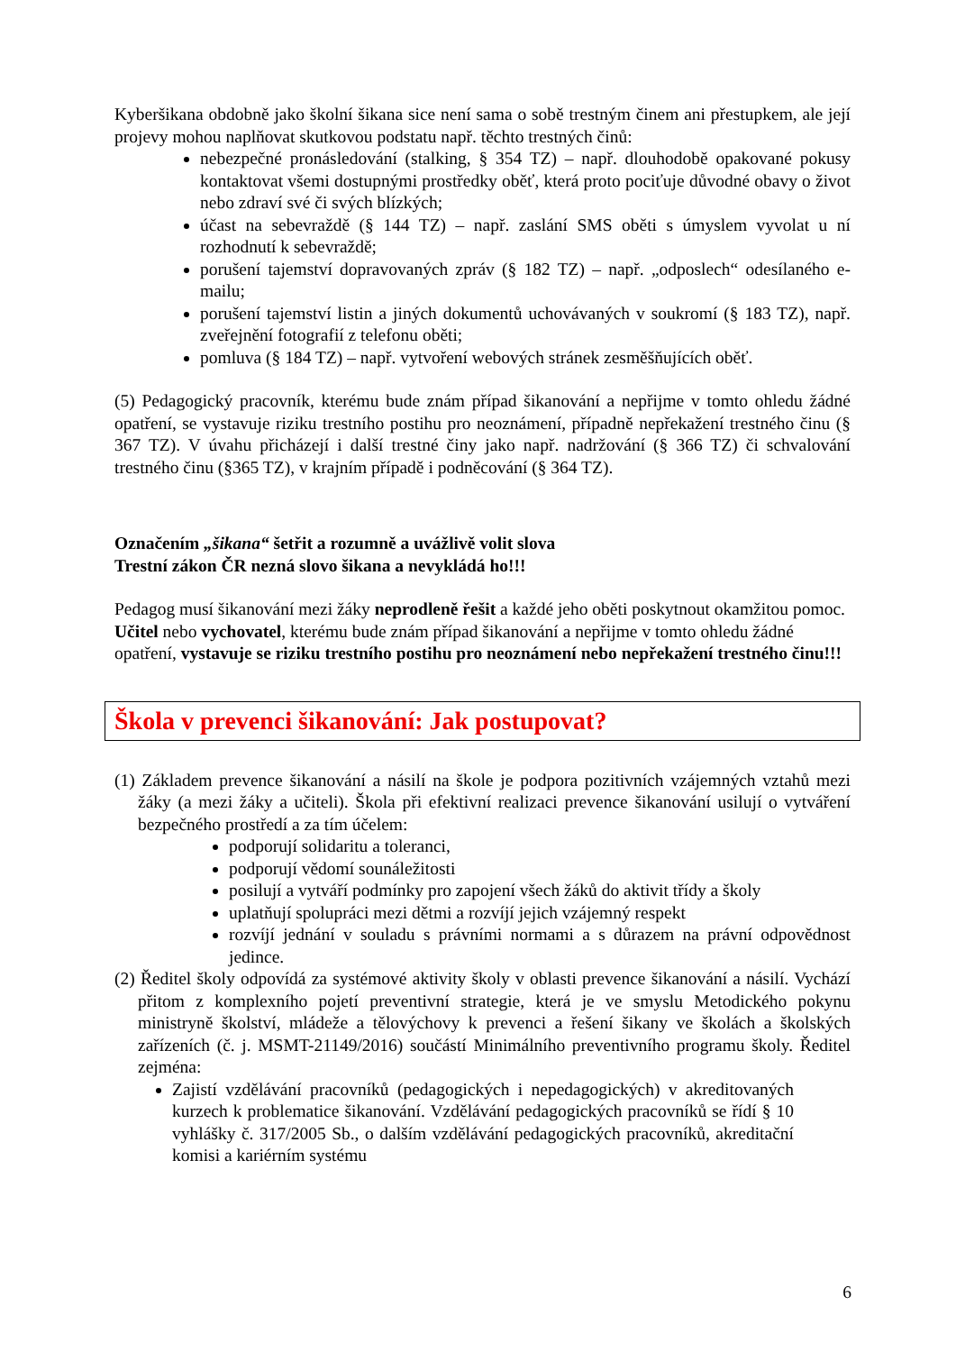Kyberšikana obdobně jako školní šikana sice není sama o sobě trestným činem ani přestupkem, ale její projevy mohou naplňovat skutkovou podstatu např. těchto trestných činů:
nebezpečné pronásledování (stalking, § 354 TZ) – např. dlouhodobě opakované pokusy kontaktovat všemi dostupnými prostředky oběť, která proto pociťuje důvodné obavy o život nebo zdraví své či svých blízkých;
účast na sebevraždě (§ 144 TZ) – např. zaslání SMS oběti s úmyslem vyvolat u ní rozhodnutí k sebevraždě;
porušení tajemství dopravovaných zpráv (§ 182 TZ) – např. „odposlech“ odesílaného e-mailu;
porušení tajemství listin a jiných dokumentů uchovávaných v soukromí (§ 183 TZ), např. zveřejnění fotografií z telefonu oběti;
pomluva (§ 184 TZ) – např. vytvoření webových stránek zesměšňujících oběť.
(5) Pedagogický pracovník, kterému bude znám případ šikanování a nepřijme v tomto ohledu žádné opatření, se vystavuje riziku trestního postihu pro neoznámení, případně nepřekažení trestného činu (§ 367 TZ). V úvahu přicházejí i další trestné činy jako např. nadržování (§ 366 TZ) či schvalování trestného činu (§365 TZ), v krajním případě i podněcování (§ 364 TZ).
Označením „šikana“ šetřit a rozumně a uvážlivě volit slova
Trestní zákon ČR nezná slovo šikana a nevykládá ho!!!
Pedagog musí šikanování mezi žáky neprodleně řešit a každé jeho oběti poskytnout okamžitou pomoc.
Učitel nebo vychovatel, kterému bude znám případ šikanování a nepřijme v tomto ohledu žádné opatření, vystavuje se riziku trestního postihu pro neoznámení nebo nepřekažení trestného činu!!!
Škola v prevenci šikanování: Jak postupovat?
(1) Základem prevence šikanování a násilí na škole je podpora pozitivních vzájemných vztahů mezi žáky (a mezi žáky a učiteli). Škola při efektivní realizaci prevence šikanování usilují o vytváření bezpečného prostředí a za tím účelem:
podporují solidaritu a toleranci,
podporují vědomí sounáležitosti
posilují a vytváří podmínky pro zapojení všech žáků do aktivit třídy a školy
uplatňují spolupráci mezi dětmi a rozvíjí jejich vzájemný respekt
rozvíjí jednání v souladu s právními normami a s důrazem na právní odpovědnost jedince.
(2) Ředitel školy odpovídá za systémové aktivity školy v oblasti prevence šikanování a násilí. Vychází přitom z komplexního pojetí preventivní strategie, která je ve smyslu Metodického pokynu ministryně školství, mládeže a tělovýchovy k prevenci a řešení šikany ve školách a školských zařízeních (č. j. MSMT-21149/2016) součástí Minimálního preventivního programu školy. Ředitel zejména:
Zajistí vzdělávání pracovníků (pedagogických i nepedagogických) v akreditovaných kurzech k problematice šikanování. Vzdělávání pedagogických pracovníků se řídí § 10 vyhlášky č. 317/2005 Sb., o dalším vzdělávání pedagogických pracovníků, akreditační komisi a kariérním systému
6